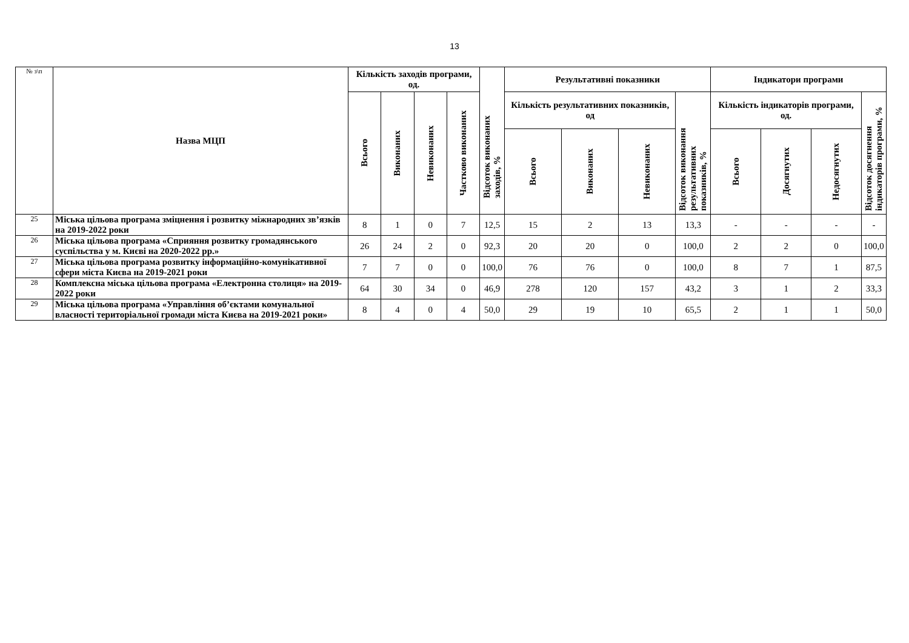13
| № з\п | Назва МЦП | Кількість заходів програми, од. | | | | Відсоток виконаних заходів, % | Результативні показники | | | | Індикатори програми | | | |
| --- | --- | --- | --- | --- | --- | --- | --- | --- | --- | --- | --- | --- | --- | --- |
| | | Всього | Виконаних | Невиконаних | Частково виконаних | | Кількість результативних показників, од | | | Відсоток виконання результативних показників, % | Кількість індикаторів програми, од. | | | Відсоток досягнення індикаторів програми, % |
| | | | | | | | Всього | Виконаних | Невиконаних | | Всього | Досягнутих | Недосягнутих | |
| 25 | Міська цільова програма зміцнення і розвитку міжнародних зв’язків на 2019-2022 роки | 8 | 1 | 0 | 7 | 12,5 | 15 | 2 | 13 | 13,3 | - | - | - | - |
| 26 | Міська цільова програма «Сприяння розвитку громадянського суспільства у м. Києві на 2020-2022 рр.» | 26 | 24 | 2 | 0 | 92,3 | 20 | 20 | 0 | 100,0 | 2 | 2 | 0 | 100,0 |
| 27 | Міська цільова програма розвитку інформаційно-комунікативної сфери міста Києва на 2019-2021 роки | 7 | 7 | 0 | 0 | 100,0 | 76 | 76 | 0 | 100,0 | 8 | 7 | 1 | 87,5 |
| 28 | Комплексна міська цільова програма «Електронна столиця» на 2019-2022 роки | 64 | 30 | 34 | 0 | 46,9 | 278 | 120 | 157 | 43,2 | 3 | 1 | 2 | 33,3 |
| 29 | Міська цільова програма «Управління об’єктами комунальної власності територіальної громади міста Києва на 2019-2021 роки» | 8 | 4 | 0 | 4 | 50,0 | 29 | 19 | 10 | 65,5 | 2 | 1 | 1 | 50,0 |